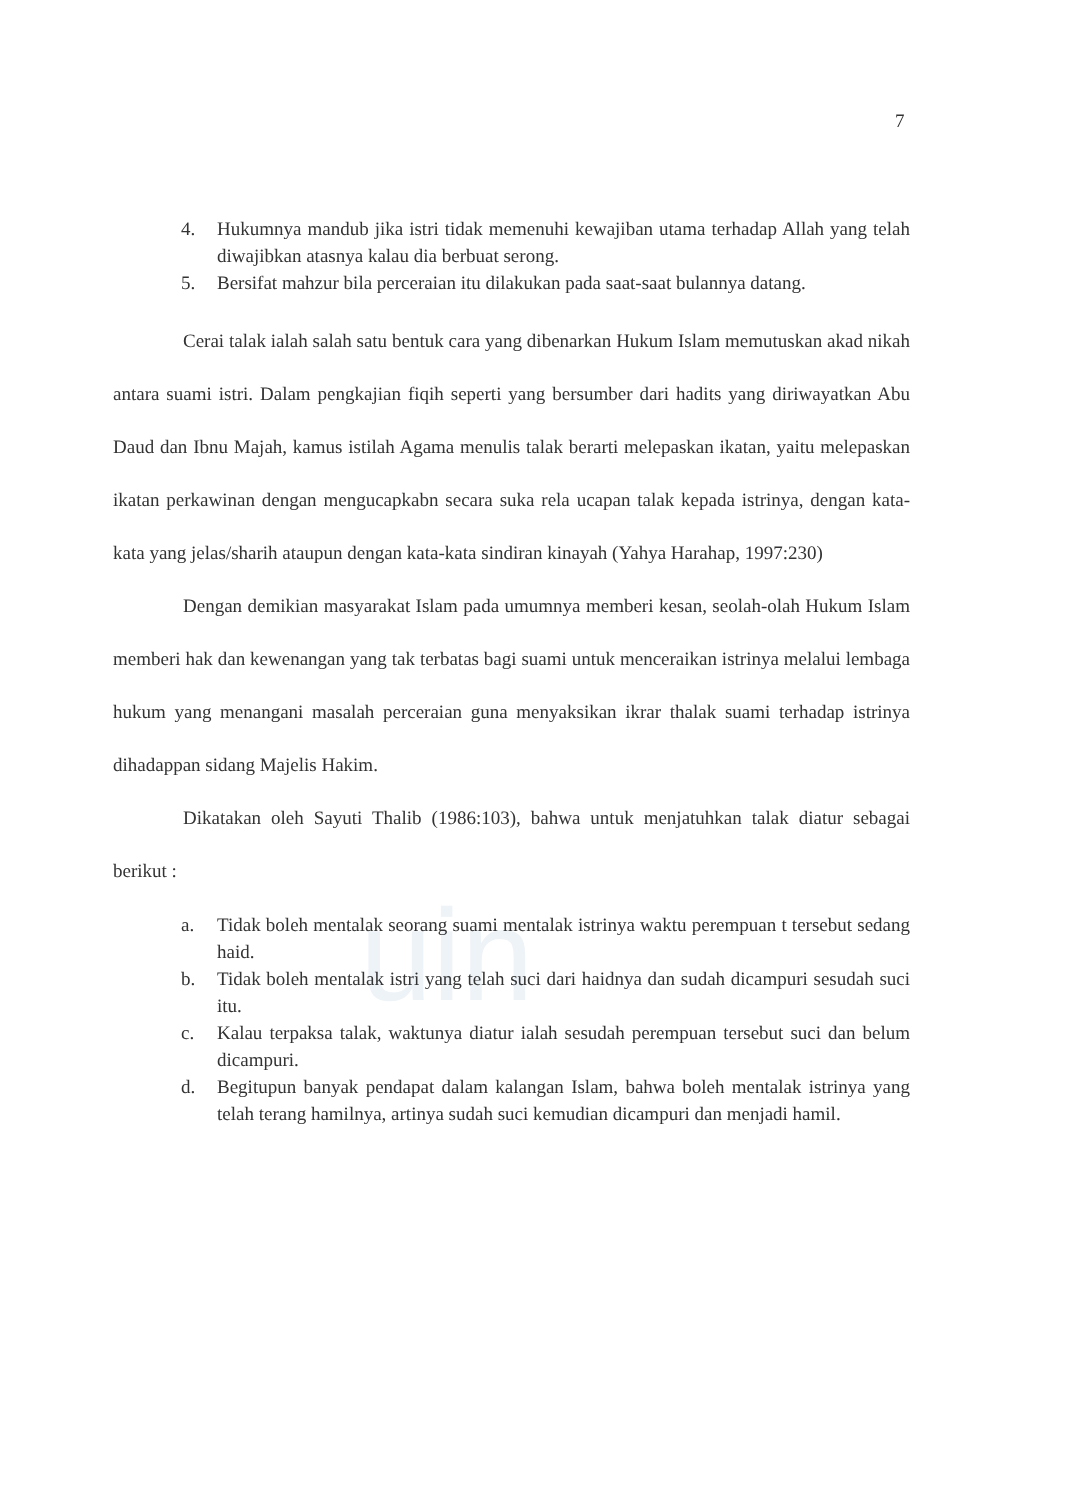uin
7
4. Hukumnya mandub jika istri tidak memenuhi kewajiban utama terhadap Allah yang telah diwajibkan atasnya kalau dia berbuat serong.
5. Bersifat mahzur bila perceraian itu dilakukan pada saat-saat bulannya datang.
Cerai talak ialah salah satu bentuk cara yang dibenarkan Hukum Islam memutuskan akad nikah antara suami istri. Dalam pengkajian fiqih seperti yang bersumber dari hadits yang diriwayatkan Abu Daud dan Ibnu Majah, kamus istilah Agama menulis talak berarti melepaskan ikatan, yaitu melepaskan ikatan perkawinan dengan mengucapkabn secara suka rela ucapan talak kepada istrinya, dengan kata-kata yang jelas/sharih ataupun dengan kata-kata sindiran kinayah (Yahya Harahap, 1997:230)
Dengan demikian masyarakat Islam pada umumnya memberi kesan, seolah-olah Hukum Islam memberi hak dan kewenangan yang tak terbatas bagi suami untuk menceraikan istrinya melalui lembaga hukum yang menangani masalah perceraian guna menyaksikan ikrar thalak suami terhadap istrinya dihadappan sidang Majelis Hakim.
Dikatakan oleh Sayuti Thalib (1986:103), bahwa untuk menjatuhkan talak diatur sebagai berikut :
a. Tidak boleh mentalak seorang suami mentalak istrinya waktu perempuan t tersebut sedang haid.
b. Tidak boleh mentalak istri yang telah suci dari haidnya dan sudah dicampuri sesudah suci itu.
c. Kalau terpaksa talak, waktunya diatur ialah sesudah perempuan tersebut suci dan belum dicampuri.
d. Begitupun banyak pendapat dalam kalangan Islam, bahwa boleh mentalak istrinya yang telah terang hamilnya, artinya sudah suci kemudian dicampuri dan menjadi hamil.